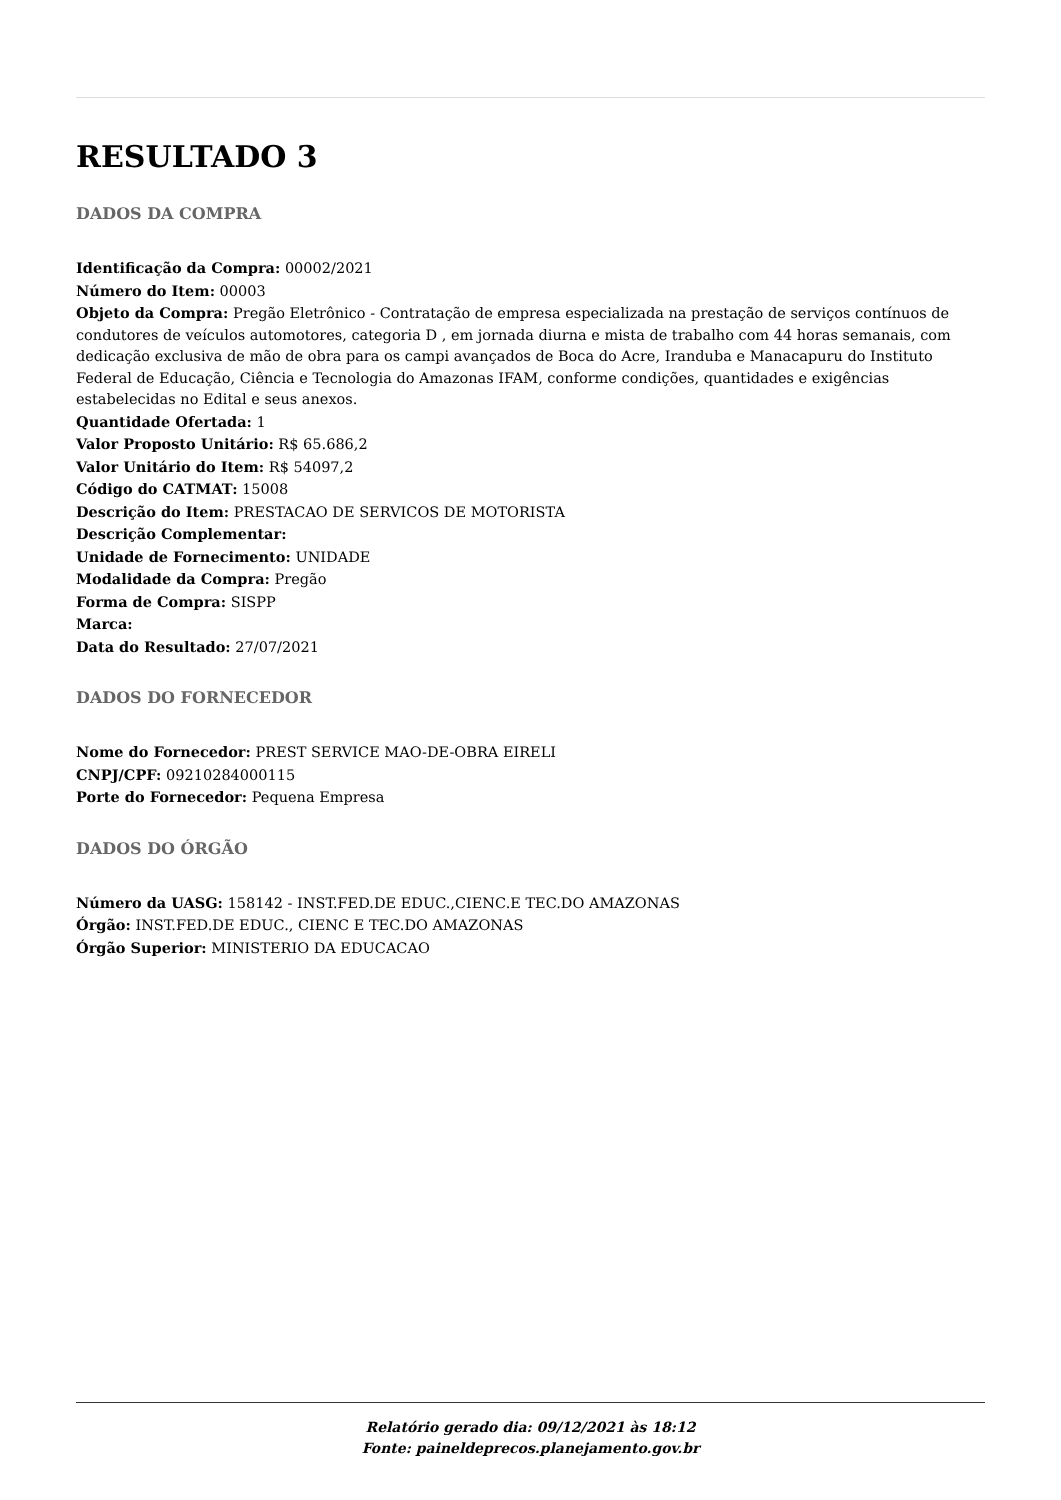RESULTADO 3
DADOS DA COMPRA
Identificação da Compra: 00002/2021
Número do Item: 00003
Objeto da Compra: Pregão Eletrônico - Contratação de empresa especializada na prestação de serviços contínuos de condutores de veículos automotores, categoria D , em jornada diurna e mista de trabalho com 44 horas semanais, com dedicação exclusiva de mão de obra para os campi avançados de Boca do Acre, Iranduba e Manacapuru do Instituto Federal de Educação, Ciência e Tecnologia do Amazonas IFAM, conforme condições, quantidades e exigências estabelecidas no Edital e seus anexos.
Quantidade Ofertada: 1
Valor Proposto Unitário: R$ 65.686,2
Valor Unitário do Item: R$ 54097,2
Código do CATMAT: 15008
Descrição do Item: PRESTACAO DE SERVICOS DE MOTORISTA
Descrição Complementar:
Unidade de Fornecimento: UNIDADE
Modalidade da Compra: Pregão
Forma de Compra: SISPP
Marca:
Data do Resultado: 27/07/2021
DADOS DO FORNECEDOR
Nome do Fornecedor: PREST SERVICE MAO-DE-OBRA EIRELI
CNPJ/CPF: 09210284000115
Porte do Fornecedor: Pequena Empresa
DADOS DO ÓRGÃO
Número da UASG: 158142 - INST.FED.DE EDUC.,CIENC.E TEC.DO AMAZONAS
Órgão: INST.FED.DE EDUC., CIENC E TEC.DO AMAZONAS
Órgão Superior: MINISTERIO DA EDUCACAO
Relatório gerado dia: 09/12/2021 às 18:12
Fonte: paineldeprecos.planejamento.gov.br